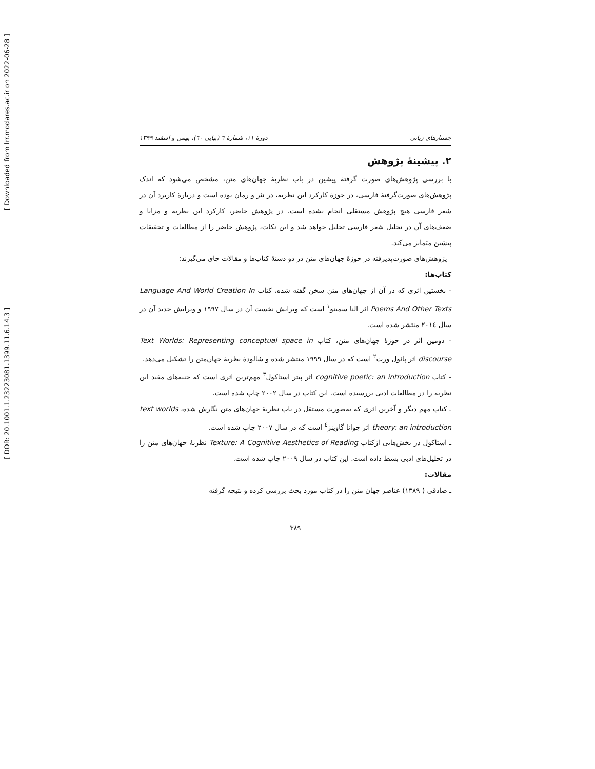[ DOR: 20.1001.1.23223081.1399.11.6.14.3 ]
[ Downloaded from lrr.modares.ac.ir on 2022-06-28 ]
جستارهای زبانی دورهٔ ۱۱، شمارهٔ ٦ (پیاپی ٦٠)، بهمن و اسفند ۱۳۹۹
۲. پیشینهٔ پژوهش
با بررسی پژوهش‌های صورت گرفتهٔ پیشین در باب نظریهٔ جهان‌های متن، مشخص می‌شود که اندک پژوهش‌های صورت‌گرفتهٔ فارسی، در حوزهٔ کارکرد این نظریه، در نثر و رمان بوده است و دربارهٔ کاربرد آن در شعر فارسی هیچ پژوهش مستقلی انجام نشده است. در پژوهش حاضر، کارکرد این نظریه و مزایا و ضعف‌های آن در تحلیل شعر فارسی تحلیل خواهد شد و این نکات، پژوهش حاضر را از مطالعات و تحقیقات پیشین متمایز می‌کند.
پژوهش‌های صورت‌پذیرفته در حوزهٔ جهان‌های متن در دو دستهٔ کتاب‌ها و مقالات جای می‌گیرند:
کتاب‌ها:
- نخستین اثری که در آن از جهان‌های متن سخن گفته شده، کتاب Language And World Creation In Poems And Other Texts اثر النا سمینو<sup>۱</sup> است که ویرایش نخست آن در سال ۱۹۹۷ و ویرایش جدید آن در سال ۲۰۱٤ منتشر شده است.
- دومین اثر در حوزهٔ جهان‌های متن، کتاب Text Worlds: Representing conceptual space in discourse اثر پائول ورث<sup>۲</sup> است که در سال ۱۹۹۹ منتشر شده و شالودهٔ نظریهٔ جهان‌متن را تشکیل می‌دهد.
- کتاب cognitive poetic: an introduction اثر پیتر استاکول<sup>۳</sup> مهم‌ترین اثری است که جنبه‌های مفید این نظریه را در مطالعات ادبی بررسیده است. این کتاب در سال ۲۰۰۲ چاپ شده است.
ـ کتاب مهم دیگر و آخرین اثری که به‌صورت مستقل در باب نظریهٔ جهان‌های متن نگارش شده، text worlds theory: an introduction اثر جوانا گاوینز<sup>٤</sup> است که در سال ۲۰۰۷ چاپ شده است.
ـ استاکول در بخش‌هایی ازکتاب Texture: A Cognitive Aesthetics of Reading نظریهٔ جهان‌های متن را در تحلیل‌های ادبی بسط داده است. این کتاب در سال ۲۰۰۹ چاپ شده است.
مقالات:
ـ صادقی ( ۱۳۸۹) عناصر جهان متن را در کتاب مورد بحث بررسی کرده و نتیجه گرفته
۳۸۹